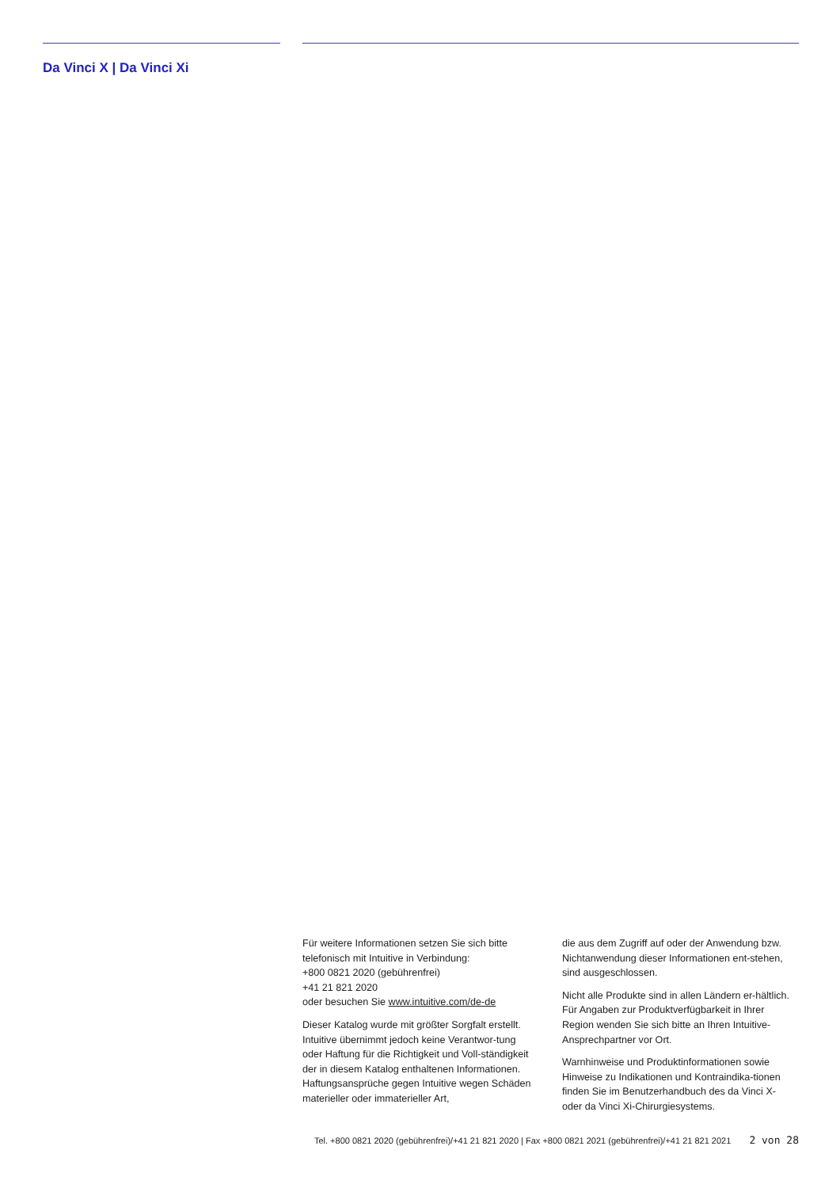Da Vinci X | Da Vinci Xi
Für weitere Informationen setzen Sie sich bitte telefonisch mit Intuitive in Verbindung:
+800 0821 2020 (gebührenfrei)
+41 21 821 2020
oder besuchen Sie www.intuitive.com/de-de
Dieser Katalog wurde mit größter Sorgfalt erstellt. Intuitive übernimmt jedoch keine Verantwor-tung oder Haftung für die Richtigkeit und Voll-ständigkeit der in diesem Katalog enthaltenen Informationen.
Haftungsansprüche gegen Intuitive wegen Schäden materieller oder immaterieller Art,
die aus dem Zugriff auf oder der Anwendung bzw. Nichtanwendung dieser Informationen ent-stehen, sind ausgeschlossen.
Nicht alle Produkte sind in allen Ländern er-hältlich. Für Angaben zur Produktverfügbarkeit in Ihrer Region wenden Sie sich bitte an Ihren Intuitive-Ansprechpartner vor Ort.
Warnhinweise und Produktinformationen sowie Hinweise zu Indikationen und Kontraindika-tionen finden Sie im Benutzerhandbuch des da Vinci X- oder da Vinci Xi-Chirurgiesystems.
Tel. +800 0821 2020 (gebührenfrei)/+41 21 821 2020 | Fax +800 0821 2021 (gebührenfrei)/+41 21 821 2021 2 von 28